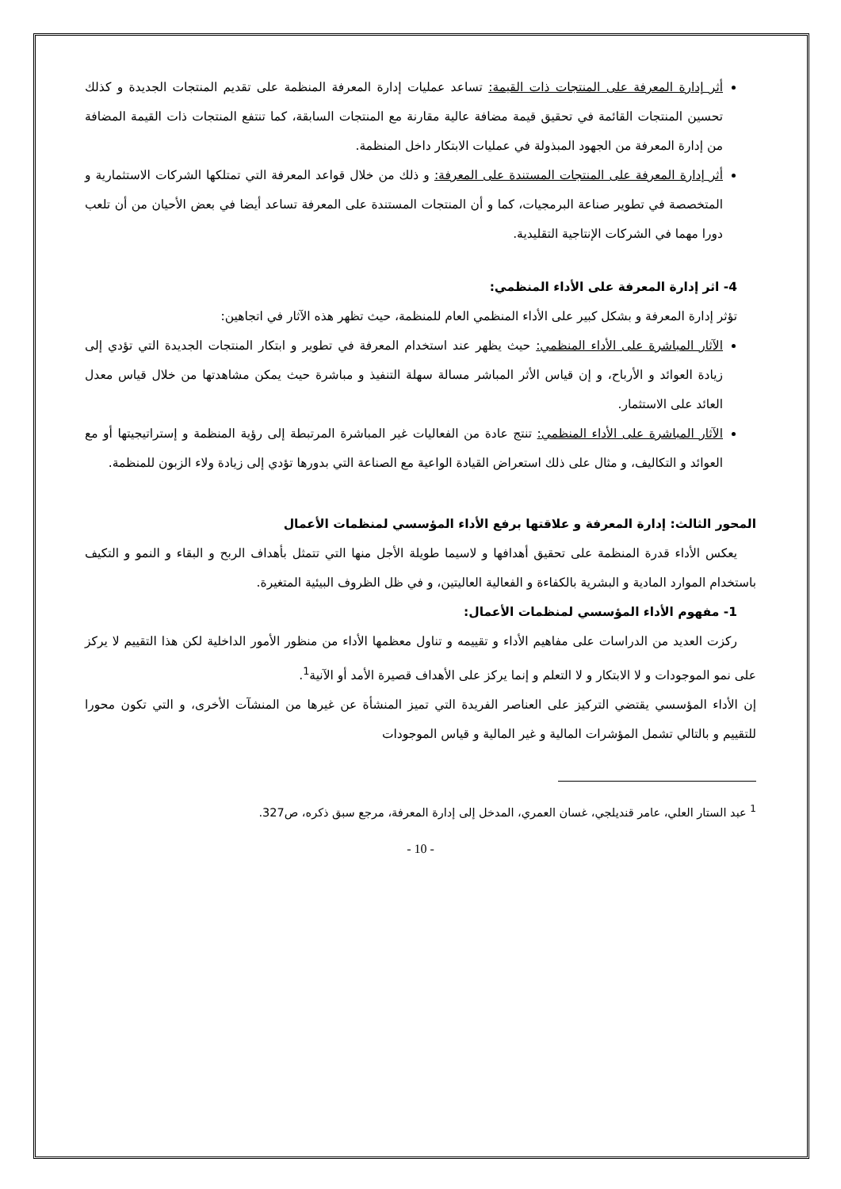أثر إدارة المعرفة على المنتجات ذات القيمة: تساعد عمليات إدارة المعرفة المنظمة على تقديم المنتجات الجديدة و كذلك تحسين المنتجات القائمة في تحقيق قيمة مضافة عالية مقارنة مع المنتجات السابقة، كما تنتفع المنتجات ذات القيمة المضافة من إدارة المعرفة من الجهود المبذولة في عمليات الابتكار داخل المنظمة.
أثر إدارة المعرفة على المنتجات المستندة على المعرفة: و ذلك من خلال قواعد المعرفة التي تمتلكها الشركات الاستثمارية و المتخصصة في تطوير صناعة البرمجيات، كما و أن المنتجات المستندة على المعرفة تساعد أيضا في بعض الأحيان من أن تلعب دورا مهما في الشركات الإنتاجية التقليدية.
4- اثر إدارة المعرفة على الأداء المنظمي:
تؤثر إدارة المعرفة و بشكل كبير على الأداء المنظمي العام للمنظمة، حيث تظهر هذه الآثار في اتجاهين:
الآثار المباشرة على الأداء المنظمي: حيث يظهر عند استخدام المعرفة في تطوير و ابتكار المنتجات الجديدة التي تؤدي إلى زيادة العوائد و الأرباح، و إن قياس الأثر المباشر مسالة سهلة التنفيذ و مباشرة حيث يمكن مشاهدتها من خلال قياس معدل العائد على الاستثمار.
الآثار المباشرة على الأداء المنظمي: تنتج عادة من الفعاليات غير المباشرة المرتبطة إلى رؤية المنظمة و إستراتيجيتها أو مع العوائد و التكاليف، و مثال على ذلك استعراض القيادة الواعية مع الصناعة التي بدورها تؤدي إلى زيادة ولاء الزبون للمنظمة.
المحور الثالث: إدارة المعرفة و علاقتها برفع الأداء المؤسسي لمنظمات الأعمال
يعكس الأداء قدرة المنظمة على تحقيق أهدافها و لاسيما طويلة الأجل منها التي تتمثل بأهداف الربح و البقاء و النمو و التكيف باستخدام الموارد المادية و البشرية بالكفاءة و الفعالية العاليتين، و في ظل الظروف البيئية المتغيرة.
1- مفهوم الأداء المؤسسي لمنظمات الأعمال:
ركزت العديد من الدراسات على مفاهيم الأداء و تقييمه و تناول معظمها الأداء من منظور الأمور الداخلية لكن هذا التقييم لا يركز على نمو الموجودات و لا الابتكار و لا التعلم و إنما يركز على الأهداف قصيرة الأمد أو الآنية<sup>1</sup>.
إن الأداء المؤسسي يقتضي التركيز على العناصر الفريدة التي تميز المنشأة عن غيرها من المنشآت الأخرى، و التي تكون محورا للتقييم و بالتالي تشمل المؤشرات المالية و غير المالية و قياس الموجودات
<sup>1</sup> عبد الستار العلي، عامر قنديلجي، غسان العمري، المدخل إلى إدارة المعرفة، مرجع سبق ذكره، ص327.
- 10 -